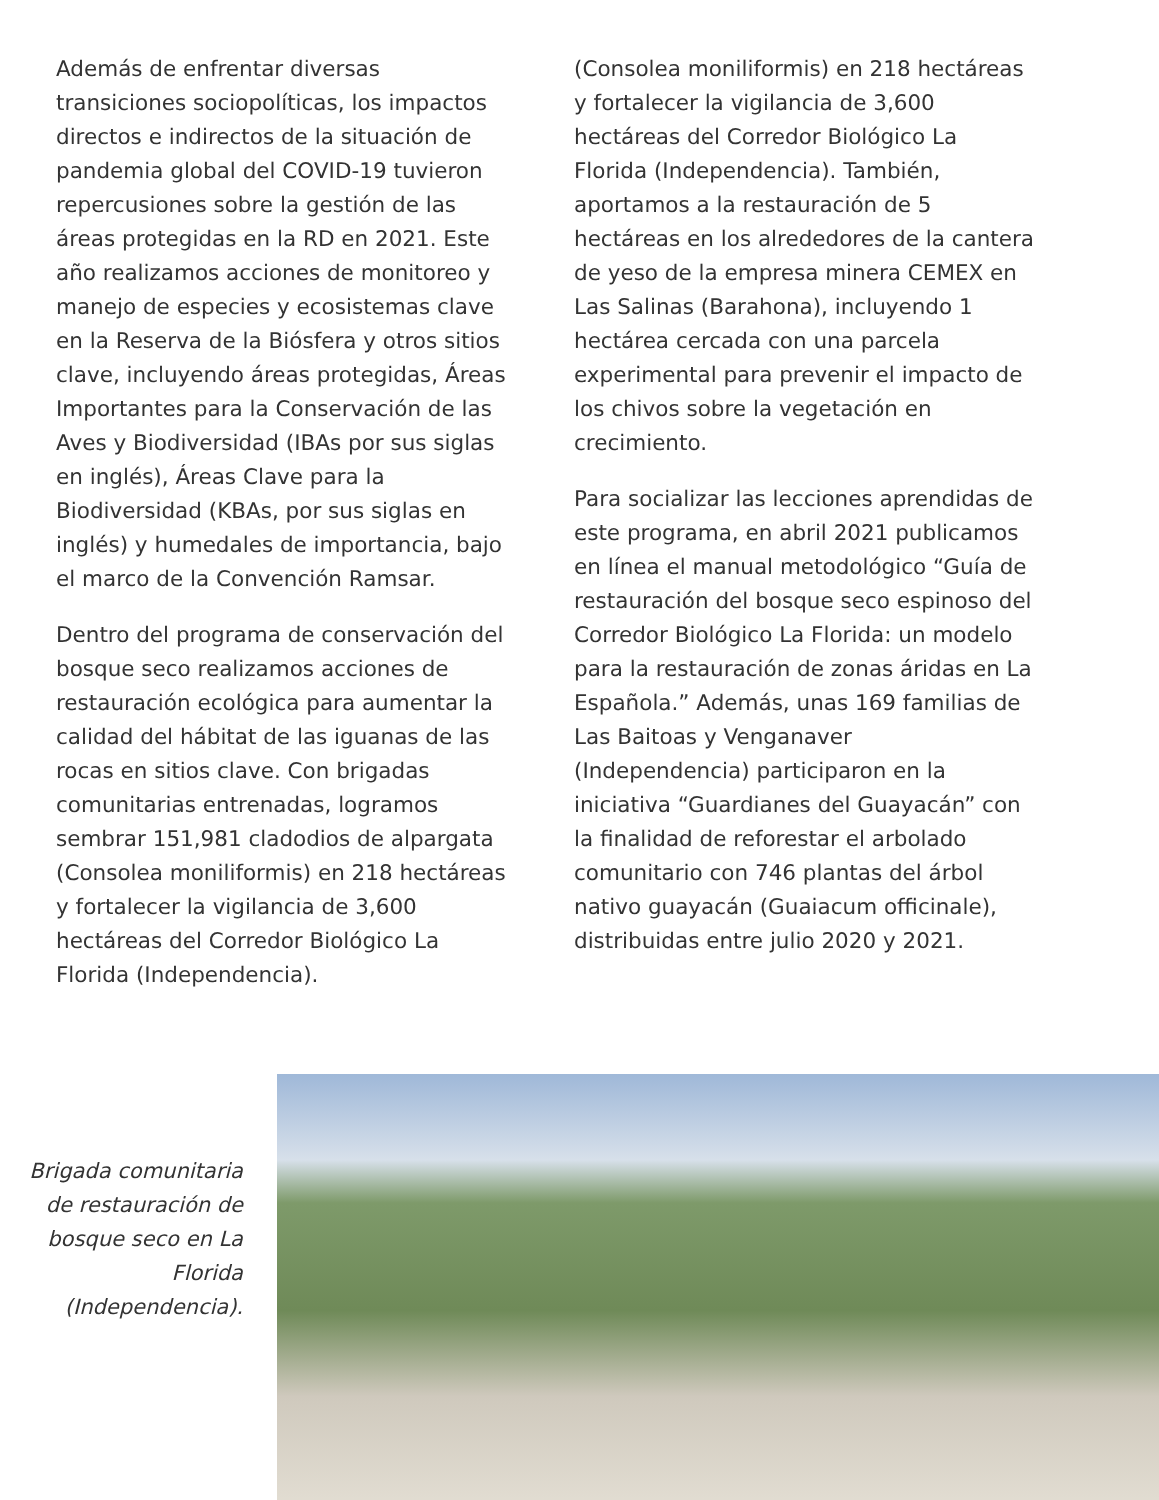Además de enfrentar diversas transiciones sociopolíticas, los impactos directos e indirectos de la situación de pandemia global del COVID-19 tuvieron repercusiones sobre la gestión de las áreas protegidas en la RD en 2021. Este año realizamos acciones de monitoreo y manejo de especies y ecosistemas clave en la Reserva de la Biósfera y otros sitios clave, incluyendo áreas protegidas, Áreas Importantes para la Conservación de las Aves y Biodiversidad (IBAs por sus siglas en inglés), Áreas Clave para la Biodiversidad (KBAs, por sus siglas en inglés) y humedales de importancia, bajo el marco de la Convención Ramsar.
Dentro del programa de conservación del bosque seco realizamos acciones de restauración ecológica para aumentar la calidad del hábitat de las iguanas de las rocas en sitios clave. Con brigadas comunitarias entrenadas, logramos sembrar 151,981 cladodios de alpargata (Consolea moniliformis) en 218 hectáreas y fortalecer la vigilancia de 3,600 hectáreas del Corredor Biológico La Florida (Independencia).
(Consolea moniliformis) en 218 hectáreas y fortalecer la vigilancia de 3,600 hectáreas del Corredor Biológico La Florida (Independencia). También, aportamos a la restauración de 5 hectáreas en los alrededores de la cantera de yeso de la empresa minera CEMEX en Las Salinas (Barahona), incluyendo 1 hectárea cercada con una parcela experimental para prevenir el impacto de los chivos sobre la vegetación en crecimiento.
Para socializar las lecciones aprendidas de este programa, en abril 2021 publicamos en línea el manual metodológico “Guía de restauración del bosque seco espinoso del Corredor Biológico La Florida: un modelo para la restauración de zonas áridas en La Española.” Además, unas 169 familias de Las Baitoas y Venganaver (Independencia) participaron en la iniciativa “Guardianes del Guayacán” con la finalidad de reforestar el arbolado comunitario con 746 plantas del árbol nativo guayacán (Guaiacum officinale), distribuidas entre julio 2020 y 2021.
Brigada comunitaria de restauración de bosque seco en La Florida (Independencia).